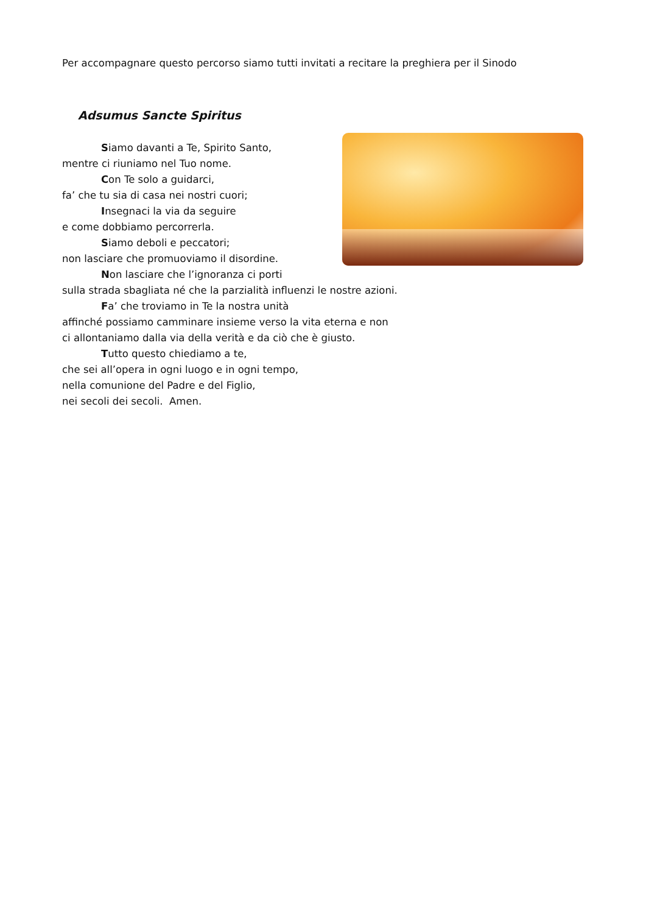Per accompagnare questo percorso siamo tutti invitati a recitare la preghiera per il Sinodo
Adsumus Sancte Spiritus
Siamo davanti a Te, Spirito Santo,
mentre ci riuniamo nel Tuo nome.
Con Te solo a guidarci,
fa’ che tu sia di casa nei nostri cuori;
Insegnaci la via da seguire
e come dobbiamo percorrerla.
Siamo deboli e peccatori;
non lasciare che promuoviamo il disordine.
Non lasciare che l’ignoranza ci porti
sulla strada sbagliata né che la parzialità influenzi le nostre azioni.
Fa’ che troviamo in Te la nostra unità
affinché possiamo camminare insieme verso la vita eterna e non
ci allontaniamo dalla via della verità e da ciò che è giusto.
Tutto questo chiediamo a te,
che sei all’opera in ogni luogo e in ogni tempo,
nella comunione del Padre e del Figlio,
nei secoli dei secoli. Amen.